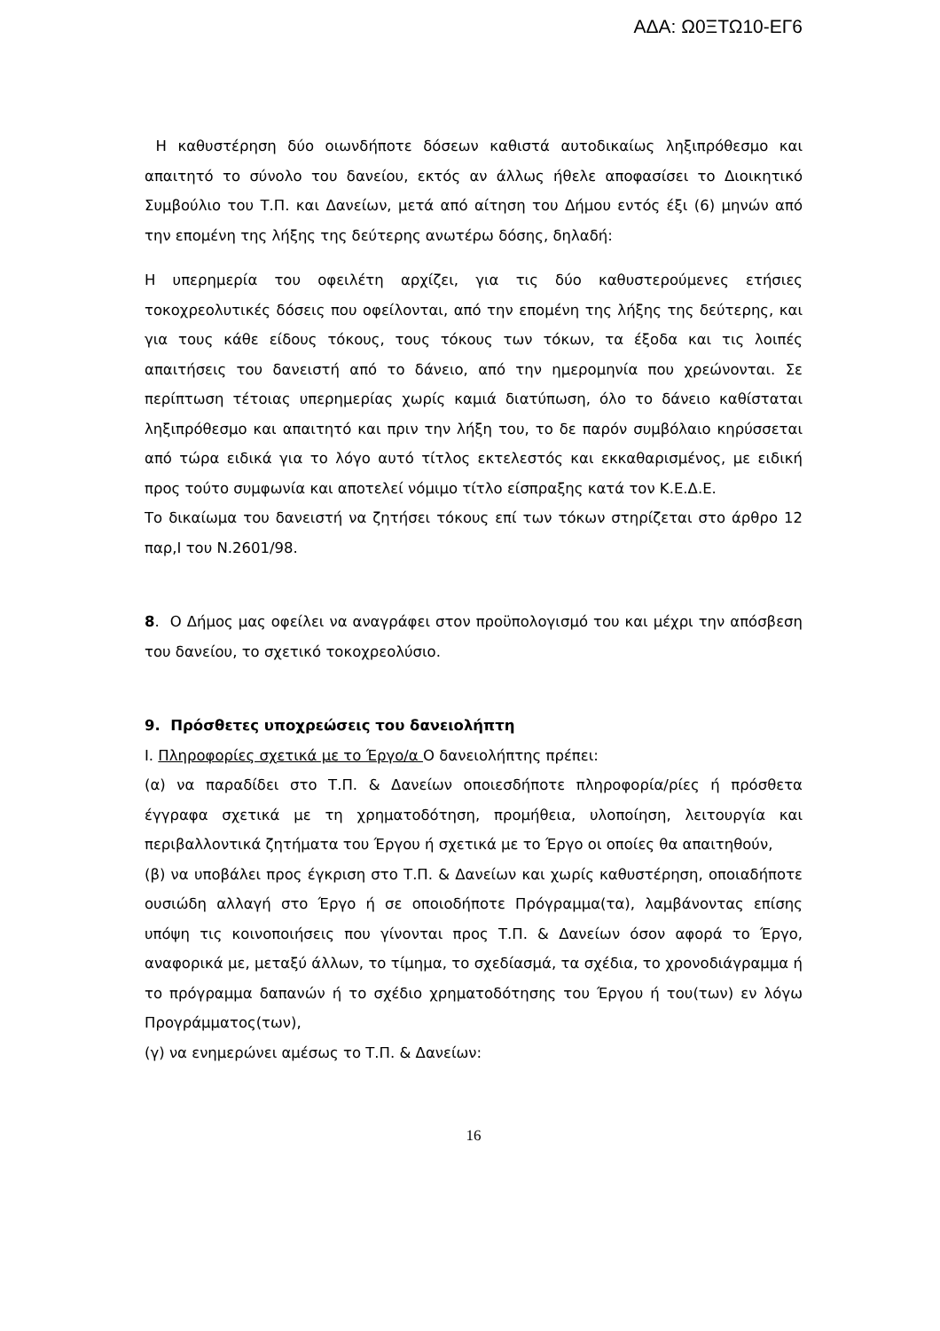ΑΔΑ: Ω0ΞΤΩ10-ΕΓ6
Η καθυστέρηση δύο οιωνδήποτε δόσεων καθιστά αυτοδικαίως ληξιπρόθεσμο και απαιτητό το σύνολο του δανείου, εκτός αν άλλως ήθελε αποφασίσει το Διοικητικό Συμβούλιο του Τ.Π. και Δανείων, μετά από αίτηση του Δήμου εντός έξι (6) μηνών από την επομένη της λήξης της δεύτερης ανωτέρω δόσης, δηλαδή:
Η υπερημερία του οφειλέτη αρχίζει, για τις δύο καθυστερούμενες ετήσιες τοκοχρεολυτικές δόσεις που οφείλονται, από την επομένη της λήξης της δεύτερης, και για τους κάθε είδους τόκους, τους τόκους των τόκων, τα έξοδα και τις λοιπές απαιτήσεις του δανειστή από το δάνειο, από την ημερομηνία που χρεώνονται. Σε περίπτωση τέτοιας υπερημερίας χωρίς καμιά διατύπωση, όλο το δάνειο καθίσταται ληξιπρόθεσμο και απαιτητό και πριν την λήξη του, το δε παρόν συμβόλαιο κηρύσσεται από τώρα ειδικά για το λόγο αυτό τίτλος εκτελεστός και εκκαθαρισμένος, με ειδική προς τούτο συμφωνία και αποτελεί νόμιμο τίτλο είσπραξης κατά τον Κ.Ε.Δ.Ε.
Το δικαίωμα του δανειστή να ζητήσει τόκους επί των τόκων στηρίζεται στο άρθρο 12 παρ,Ι του Ν.2601/98.
8. Ο Δήμος μας οφείλει να αναγράφει στον προϋπολογισμό του και μέχρι την απόσβεση του δανείου, το σχετικό τοκοχρεολύσιο.
9. Πρόσθετες υποχρεώσεις του δανειολήπτη
Ι. Πληροφορίες σχετικά με το Έργο/α Ο δανειολήπτης πρέπει:
(α) να παραδίδει στο Τ.Π. & Δανείων οποιεσδήποτε πληροφορία/ρίες ή πρόσθετα έγγραφα σχετικά με τη χρηματοδότηση, προμήθεια, υλοποίηση, λειτουργία και περιβαλλοντικά ζητήματα του Έργου ή σχετικά με το Έργο οι οποίες θα απαιτηθούν,
(β) να υποβάλει προς έγκριση στο Τ.Π. & Δανείων και χωρίς καθυστέρηση, οποιαδήποτε ουσιώδη αλλαγή στο Έργο ή σε οποιοδήποτε Πρόγραμμα(τα), λαμβάνοντας επίσης υπόψη τις κοινοποιήσεις που γίνονται προς Τ.Π. & Δανείων όσον αφορά το Έργο, αναφορικά με, μεταξύ άλλων, το τίμημα, το σχεδίασμά, τα σχέδια, το χρονοδιάγραμμα ή το πρόγραμμα δαπανών ή το σχέδιο χρηματοδότησης του Έργου ή του(των) εν λόγω Προγράμματος(των),
(γ) να ενημερώνει αμέσως το Τ.Π. & Δανείων:
16